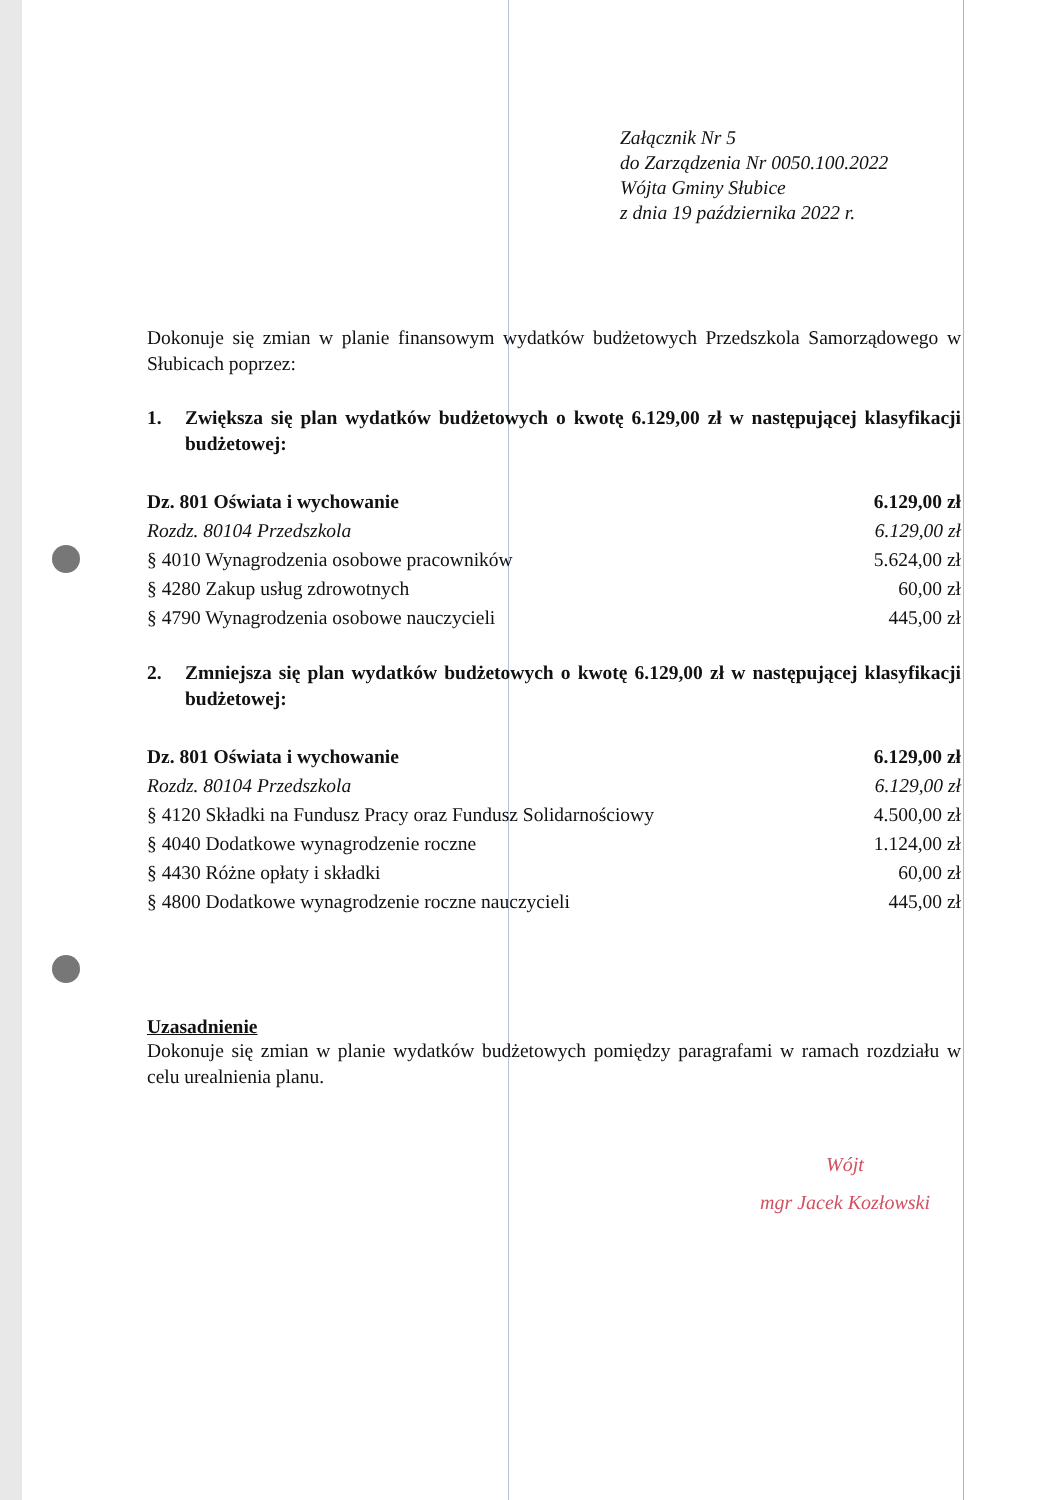Załącznik Nr 5
do Zarządzenia Nr 0050.100.2022
Wójta Gminy Słubice
z dnia 19 października 2022 r.
Dokonuje się zmian w planie finansowym wydatków budżetowych Przedszkola Samorządowego w Słubicach poprzez:
1. Zwiększa się plan wydatków budżetowych o kwotę 6.129,00 zł w następującej klasyfikacji budżetowej:
| Dz. 801 Oświata i wychowanie | 6.129,00 zł |
| Rozdz. 80104 Przedszkola | 6.129,00 zł |
| § 4010 Wynagrodzenia osobowe pracowników | 5.624,00 zł |
| § 4280 Zakup usług zdrowotnych | 60,00 zł |
| § 4790 Wynagrodzenia osobowe nauczycieli | 445,00 zł |
2. Zmniejsza się plan wydatków budżetowych o kwotę 6.129,00 zł w następującej klasyfikacji budżetowej:
| Dz. 801 Oświata i wychowanie | 6.129,00 zł |
| Rozdz. 80104 Przedszkola | 6.129,00 zł |
| § 4120 Składki na Fundusz Pracy oraz Fundusz Solidarnościowy | 4.500,00 zł |
| § 4040 Dodatkowe wynagrodzenie roczne | 1.124,00 zł |
| § 4430 Różne opłaty i składki | 60,00 zł |
| § 4800 Dodatkowe wynagrodzenie roczne nauczycieli | 445,00 zł |
Uzasadnienie
Dokonuje się zmian w planie wydatków budżetowych pomiędzy paragrafami w ramach rozdziału w celu urealnienia planu.
Wójt
mgr Jacek Kozłowski